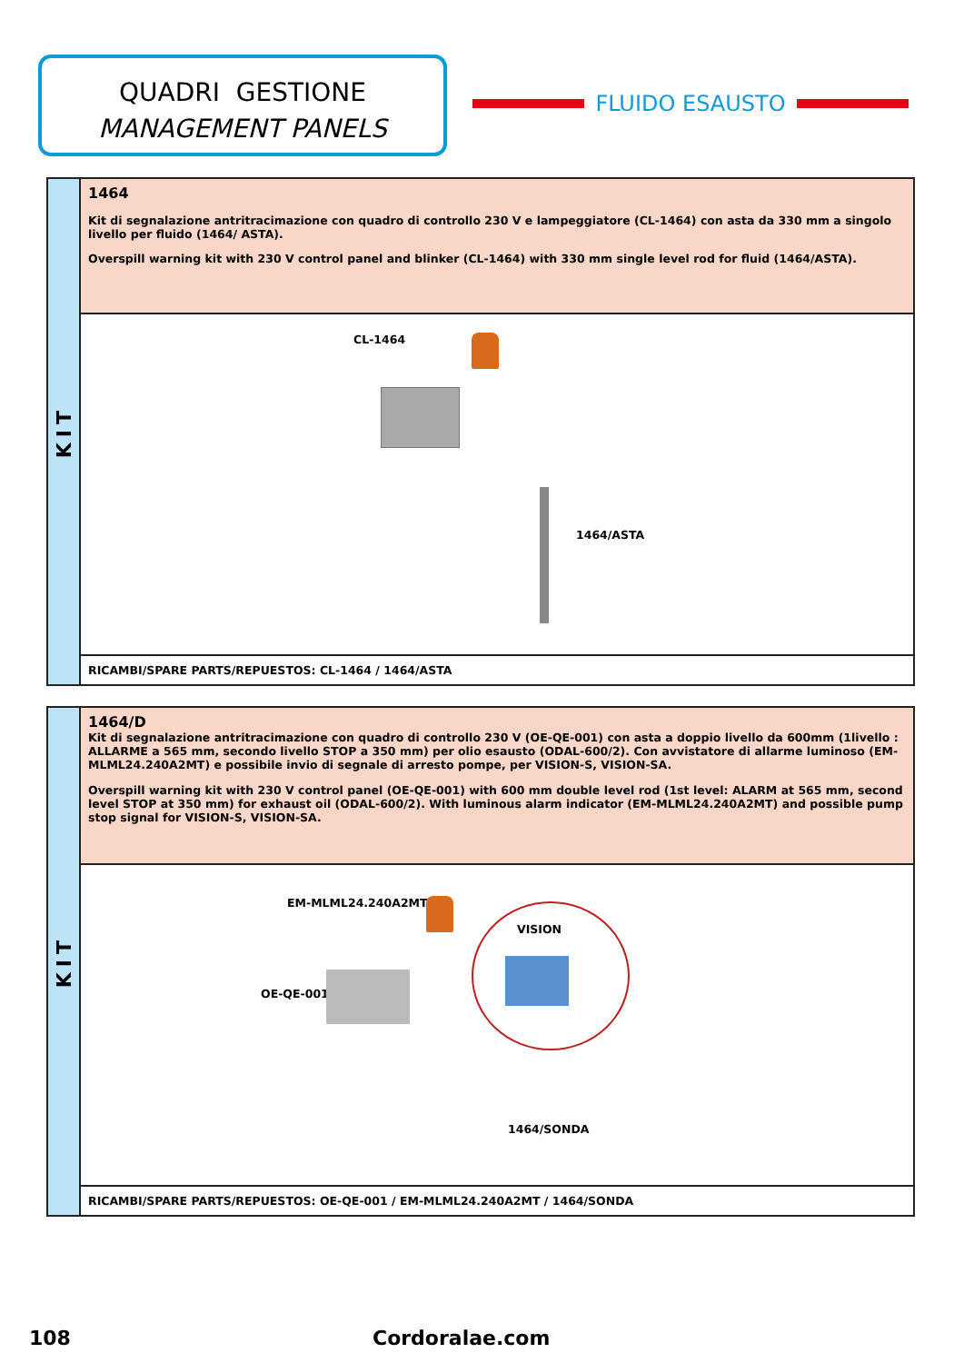QUADRI GESTIONE
MANAGEMENT PANELS
FLUIDO ESAUSTO
KIT
1464
Kit di segnalazione antritracimazione con quadro di controllo 230 V e lampeggiatore (CL-1464) con asta da 330 mm a singolo livello per fluido (1464/ ASTA).
Overspill warning kit with 230 V control panel and blinker (CL-1464) with 330 mm single level rod for fluid (1464/ASTA).
CL-1464
1464/ASTA
RICAMBI/SPARE PARTS/REPUESTOS: CL-1464 / 1464/ASTA
KIT
1464/D
Kit di segnalazione antritracimazione con quadro di controllo 230 V (OE-QE-001) con asta a doppio livello da 600mm (1livello : ALLARME a 565 mm, secondo livello STOP a 350 mm) per olio esausto (ODAL-600/2). Con avvistatore di allarme luminoso (EM-MLML24.240A2MT) e possibile invio di segnale di arresto pompe, per VISION-S, VISION-SA.
Overspill warning kit with 230 V control panel (OE-QE-001) with 600 mm double level rod (1st level: ALARM at 565 mm, second level STOP at 350 mm) for exhaust oil (ODAL-600/2). With luminous alarm indicator (EM-MLML24.240A2MT) and possible pump stop signal for VISION-S, VISION-SA.
EM-MLML24.240A2MT
VISION
OE-QE-001
1464/SONDA
RICAMBI/SPARE PARTS/REPUESTOS: OE-QE-001 / EM-MLML24.240A2MT / 1464/SONDA
108 Cordoralae.com